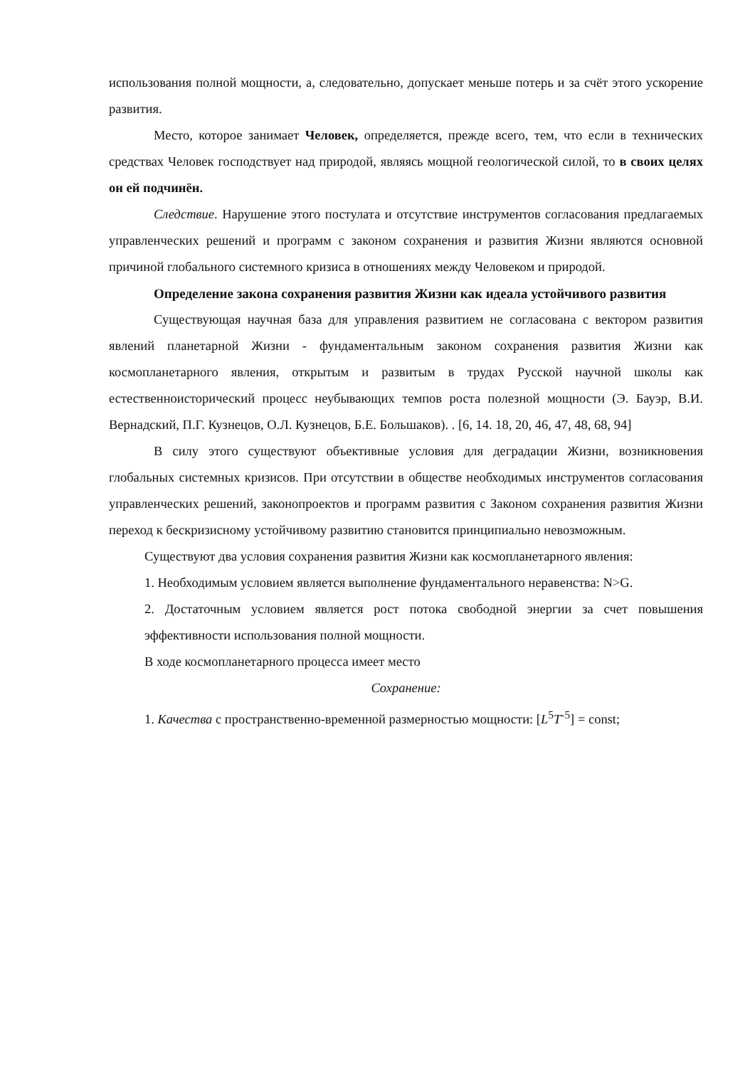использования полной мощности, а, следовательно, допускает меньше потерь и за счёт этого ускорение развития.
Место, которое занимает Человек, определяется, прежде всего, тем, что если в технических средствах Человек господствует над природой, являясь мощной геологической силой, то в своих целях он ей подчинён.
Следствие. Нарушение этого постулата и отсутствие инструментов согласования предлагаемых управленческих решений и программ с законом сохранения и развития Жизни являются основной причиной глобального системного кризиса в отношениях между Человеком и природой.
Определение закона сохранения развития Жизни как идеала устойчивого развития
Существующая научная база для управления развитием не согласована с вектором развития явлений планетарной Жизни - фундаментальным законом сохранения развития Жизни как космопланетарного явления, открытым и развитым в трудах Русской научной школы как естественноисторический процесс неубывающих темпов роста полезной мощности (Э. Бауэр, В.И. Вернадский, П.Г. Кузнецов, О.Л. Кузнецов, Б.Е. Большаков). . [6, 14. 18, 20, 46, 47, 48, 68, 94]
В силу этого существуют объективные условия для деградации Жизни, возникновения глобальных системных кризисов. При отсутствии в обществе необходимых инструментов согласования управленческих решений, законопроектов и программ развития с Законом сохранения развития Жизни переход к бескризисному устойчивому развитию становится принципиально невозможным.
Существуют два условия сохранения развития Жизни как космопланетарного явления:
1. Необходимым условием является выполнение фундаментального неравенства: N>G.
2. Достаточным условием является рост потока свободной энергии за счет повышения эффективности использования полной мощности.
В ходе космопланетарного процесса имеет место
Сохранение:
1. Качества с пространственно-временной размерностью мощности: [L<sup>5</sup>T<sup>-5</sup>] = const;